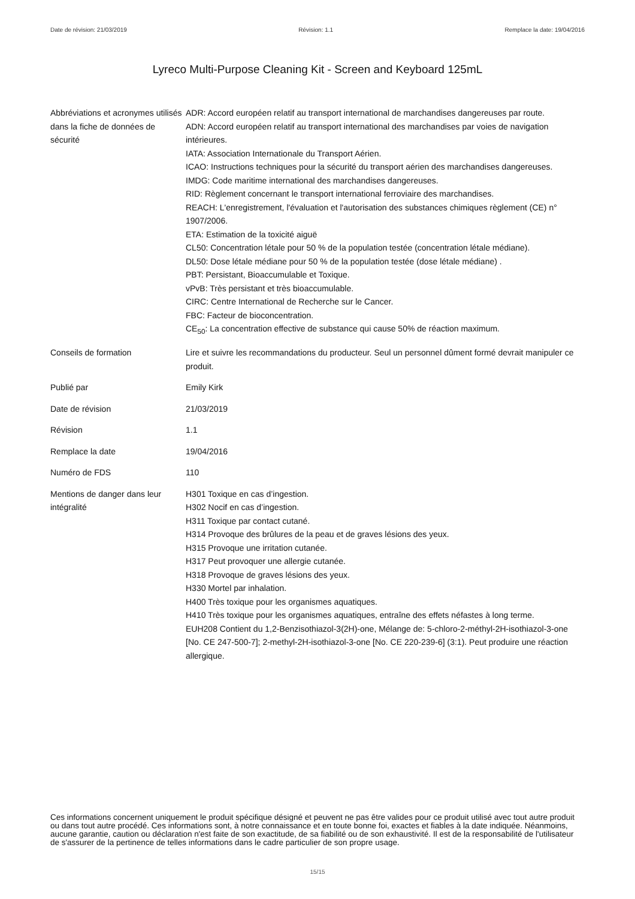Date de révision: 21/03/2019 Révision: 1.1 Remplace la date: 19/04/2016
Lyreco Multi-Purpose Cleaning Kit - Screen and Keyboard 125mL
Abbréviations et acronymes utilisés dans la fiche de données de sécurité
ADR: Accord européen relatif au transport international de marchandises dangereuses par route.
ADN: Accord européen relatif au transport international des marchandises par voies de navigation intérieures.
IATA: Association Internationale du Transport Aérien.
ICAO: Instructions techniques pour la sécurité du transport aérien des marchandises dangereuses.
IMDG: Code maritime international des marchandises dangereuses.
RID: Règlement concernant le transport international ferroviaire des marchandises.
REACH: L'enregistrement, l'évaluation et l'autorisation des substances chimiques règlement (CE) n° 1907/2006.
ETA: Estimation de la toxicité aiguë
CL50: Concentration létale pour 50 % de la population testée (concentration létale médiane).
DL50: Dose létale médiane pour 50 % de la population testée (dose létale médiane) .
PBT: Persistant, Bioaccumulable et Toxique.
vPvB: Très persistant et très bioaccumulable.
CIRC: Centre International de Recherche sur le Cancer.
FBC: Facteur de bioconcentration.
CE<sub>50</sub>: La concentration effective de substance qui cause 50% de réaction maximum.
Conseils de formation Lire et suivre les recommandations du producteur. Seul un personnel dûment formé devrait manipuler ce produit.
Publié par Emily Kirk
Date de révision 21/03/2019
Révision 1.1
Remplace la date 19/04/2016
Numéro de FDS 110
Mentions de danger dans leur intégralité
H301 Toxique en cas d’ingestion.
H302 Nocif en cas d’ingestion.
H311 Toxique par contact cutané.
H314 Provoque des brûlures de la peau et de graves lésions des yeux.
H315 Provoque une irritation cutanée.
H317 Peut provoquer une allergie cutanée.
H318 Provoque de graves lésions des yeux.
H330 Mortel par inhalation.
H400 Très toxique pour les organismes aquatiques.
H410 Très toxique pour les organismes aquatiques, entraîne des effets néfastes à long terme.
EUH208 Contient du 1,2-Benzisothiazol-3(2H)-one, Mélange de: 5-chloro-2-méthyl-2H-isothiazol-3-one [No. CE 247-500-7]; 2-methyl-2H-isothiazol-3-one [No. CE 220-239-6] (3:1). Peut produire une réaction allergique.
Ces informations concernent uniquement le produit spécifique désigné et peuvent ne pas être valides pour ce produit utilisé avec tout autre produit ou dans tout autre procédé. Ces informations sont, à notre connaissance et en toute bonne foi, exactes et fiables à la date indiquée. Néanmoins, aucune garantie, caution ou déclaration n'est faite de son exactitude, de sa fiabilité ou de son exhaustivité. Il est de la responsabilité de l'utilisateur de s'assurer de la pertinence de telles informations dans le cadre particulier de son propre usage.
15/15